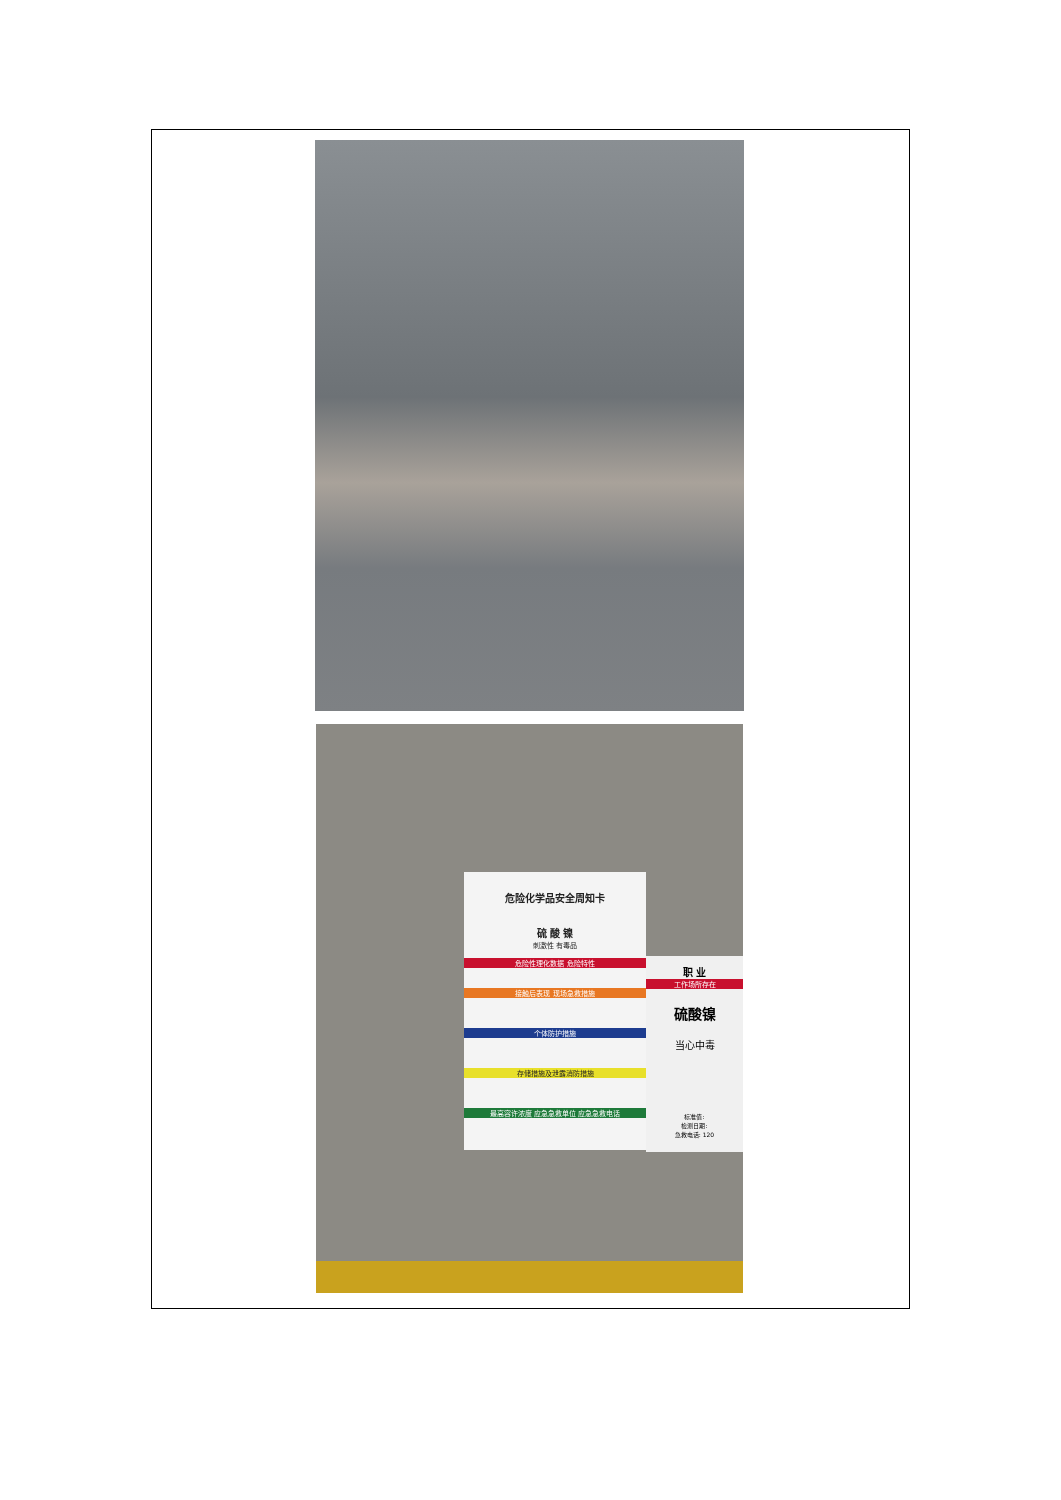危险化学品安全周知卡
硫 酸 镍
刺激性 有毒品
危险性理化数据 危险特性
接触后表现 现场急救措施
个体防护措施
存储措施及泄露消防措施
最高容许浓度 应急急救单位 应急急救电话
职 业
工作场所存在
硫酸镍
当心中毒
标准值:
检测日期:
急救电话: 120